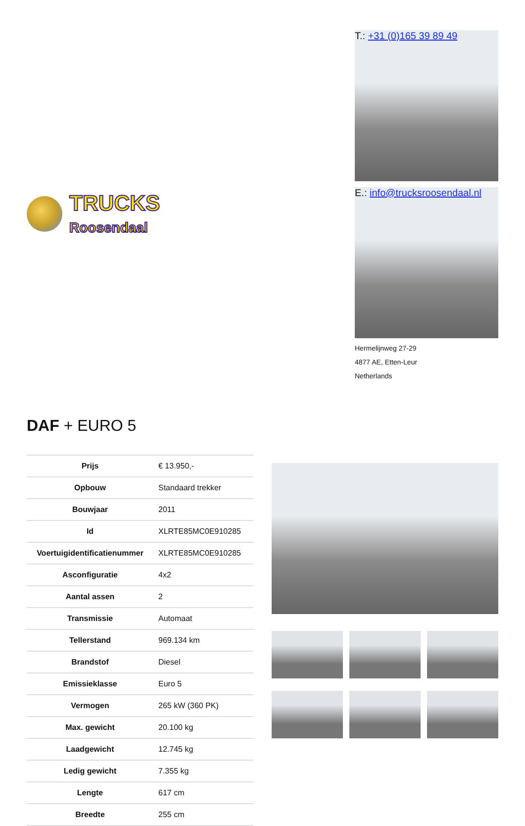TRUCKS
Roosendaal
T.: +31 (0)165 39 89 49
E.: info@trucksroosendaal.nl
Hermelijnweg 27-29
4877 AE, Etten-Leur
Netherlands
DAF + EURO 5
| Prijs | € 13.950,- |
| Opbouw | Standaard trekker |
| Bouwjaar | 2011 |
| Id | XLRTE85MC0E910285 |
| Voertuigidentificatienummer | XLRTE85MC0E910285 |
| Asconfiguratie | 4x2 |
| Aantal assen | 2 |
| Transmissie | Automaat |
| Tellerstand | 969.134 km |
| Brandstof | Diesel |
| Emissieklasse | Euro 5 |
| Vermogen | 265 kW (360 PK) |
| Max. gewicht | 20.100 kg |
| Laadgewicht | 12.745 kg |
| Ledig gewicht | 7.355 kg |
| Lengte | 617 cm |
| Breedte | 255 cm |